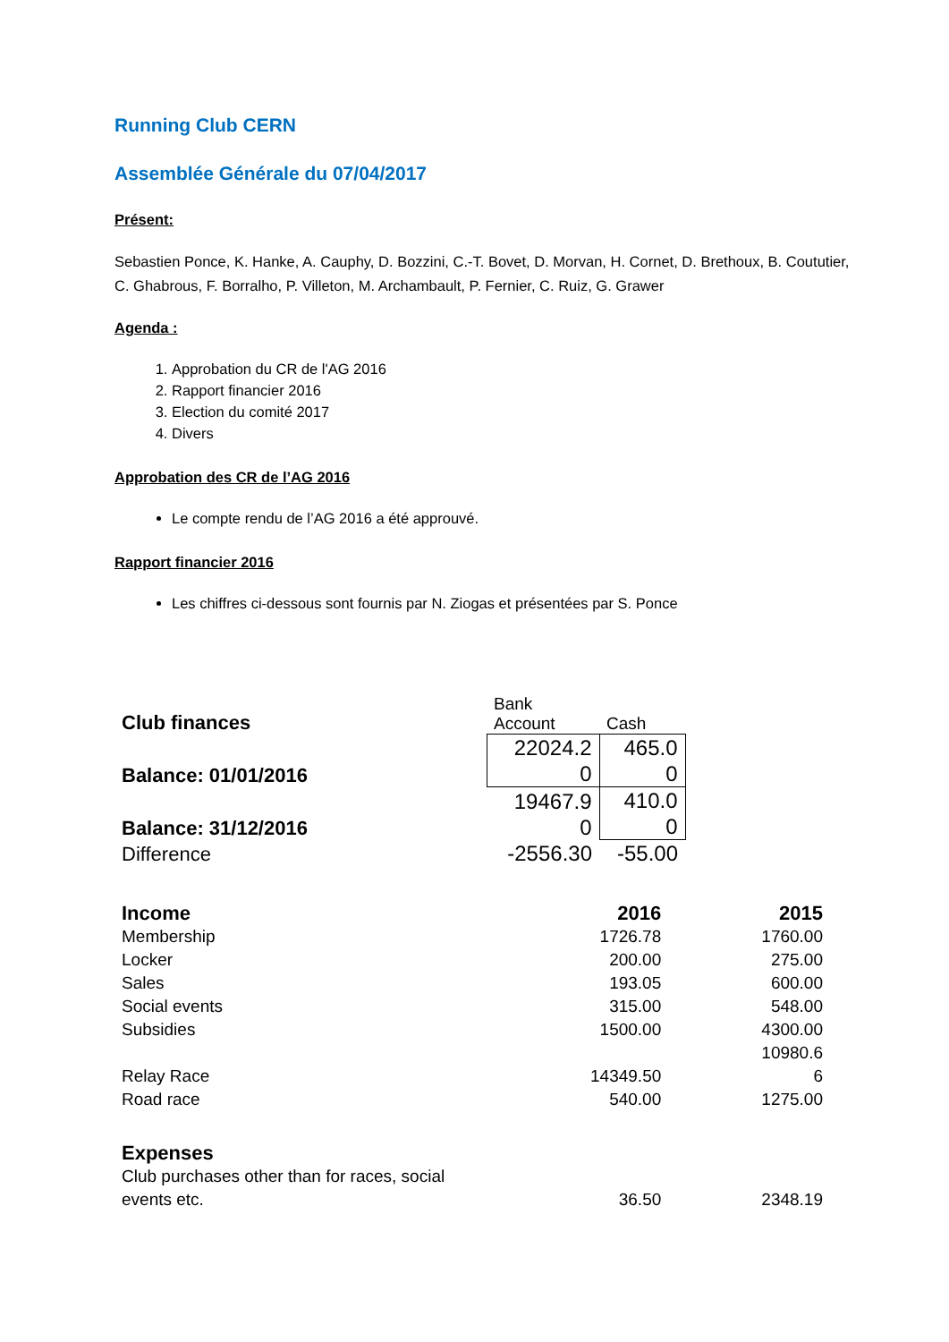Running Club CERN
Assemblée Générale du 07/04/2017
Présent:
Sebastien Ponce, K. Hanke, A. Cauphy, D. Bozzini, C.-T. Bovet, D. Morvan, H. Cornet, D. Brethoux, B. Coututier, C. Ghabrous, F. Borralho, P. Villeton, M. Archambault, P. Fernier, C. Ruiz, G. Grawer
Agenda :
1. Approbation du CR de l'AG 2016
2. Rapport financier 2016
3. Election du comité 2017
4. Divers
Approbation des CR de l’AG 2016
Le compte rendu de l’AG 2016 a été approuvé.
Rapport financier 2016
Les chiffres ci-dessous sont fournis par N. Ziogas et présentées par S. Ponce
| Club finances | Bank Account | Cash | |
| Balance: 01/01/2016 | 22024.2 0 | 465.0 0 | |
| Balance: 31/12/2016 | 19467.9 0 | 410.0 0 | |
| Difference | -2556.30 | -55.00 | |
| Income | 2016 | 2015 |
| Membership | 1726.78 | 1760.00 |
| Locker | 200.00 | 275.00 |
| Sales | 193.05 | 600.00 |
| Social events | 315.00 | 548.00 |
| Subsidies | 1500.00 | 4300.00 |
| Relay Race | 14349.50 | 10980.6 6 |
| Road race | 540.00 | 1275.00 |
| Expenses | | |
| Club purchases other than for races, social events etc. | 36.50 | 2348.19 |